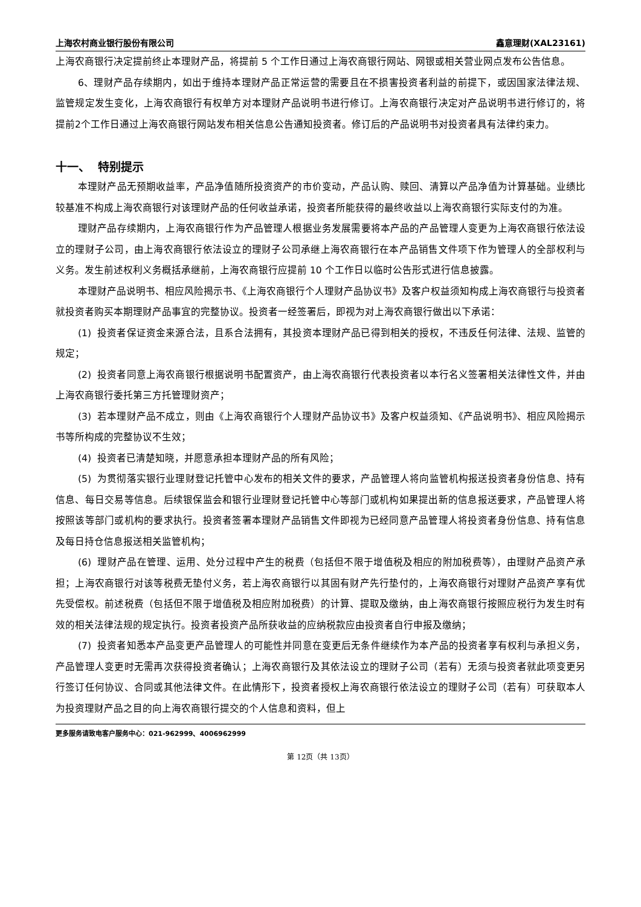上海农村商业银行股份有限公司 鑫意理财(XAL23161)
上海农商银行决定提前终止本理财产品，将提前 5 个工作日通过上海农商银行网站、网银或相关营业网点发布公告信息。
6、理财产品存续期内，如出于维持本理财产品正常运营的需要且在不损害投资者利益的前提下，或因国家法律法规、监管规定发生变化，上海农商银行有权单方对本理财产品说明书进行修订。上海农商银行决定对产品说明书进行修订的，将提前2个工作日通过上海农商银行网站发布相关信息公告通知投资者。修订后的产品说明书对投资者具有法律约束力。
十一、 特别提示
本理财产品无预期收益率，产品净值随所投资资产的市价变动，产品认购、赎回、清算以产品净值为计算基础。业绩比较基准不构成上海农商银行对该理财产品的任何收益承诺，投资者所能获得的最终收益以上海农商银行实际支付的为准。
理财产品存续期内，上海农商银行作为产品管理人根据业务发展需要将本产品的产品管理人变更为上海农商银行依法设立的理财子公司，由上海农商银行依法设立的理财子公司承继上海农商银行在本产品销售文件项下作为管理人的全部权利与义务。发生前述权利义务概括承继前，上海农商银行应提前 10 个工作日以临时公告形式进行信息披露。
本理财产品说明书、相应风险揭示书、《上海农商银行个人理财产品协议书》及客户权益须知构成上海农商银行与投资者就投资者购买本期理财产品事宜的完整协议。投资者一经签署后，即视为对上海农商银行做出以下承诺：
(1) 投资者保证资金来源合法，且系合法拥有，其投资本理财产品已得到相关的授权，不违反任何法律、法规、监管的规定；
(2) 投资者同意上海农商银行根据说明书配置资产，由上海农商银行代表投资者以本行名义签署相关法律性文件，并由上海农商银行委托第三方托管理财资产；
(3) 若本理财产品不成立，则由《上海农商银行个人理财产品协议书》及客户权益须知、《产品说明书》、相应风险揭示书等所构成的完整协议不生效；
(4) 投资者已清楚知晓，并愿意承担本理财产品的所有风险；
(5) 为贯彻落实银行业理财登记托管中心发布的相关文件的要求，产品管理人将向监管机构报送投资者身份信息、持有信息、每日交易等信息。后续银保监会和银行业理财登记托管中心等部门或机构如果提出新的信息报送要求，产品管理人将按照该等部门或机构的要求执行。投资者签署本理财产品销售文件即视为已经同意产品管理人将投资者身份信息、持有信息及每日持仓信息报送相关监管机构；
(6) 理财产品在管理、运用、处分过程中产生的税费（包括但不限于增值税及相应的附加税费等），由理财产品资产承担；上海农商银行对该等税费无垫付义务，若上海农商银行以其固有财产先行垫付的，上海农商银行对理财产品资产享有优先受偿权。前述税费（包括但不限于增值税及相应附加税费）的计算、提取及缴纳，由上海农商银行按照应税行为发生时有效的相关法律法规的规定执行。投资者投资产品所获收益的应纳税款应由投资者自行申报及缴纳；
(7) 投资者知悉本产品变更产品管理人的可能性并同意在变更后无条件继续作为本产品的投资者享有权利与承担义务，产品管理人变更时无需再次获得投资者确认；上海农商银行及其依法设立的理财子公司（若有）无须与投资者就此项变更另行签订任何协议、合同或其他法律文件。在此情形下，投资者授权上海农商银行依法设立的理财子公司（若有）可获取本人为投资理财产品之目的向上海农商银行提交的个人信息和资料，但上
更多服务请致电客户服务中心：021-962999、4006962999
第 12页（共 13页）